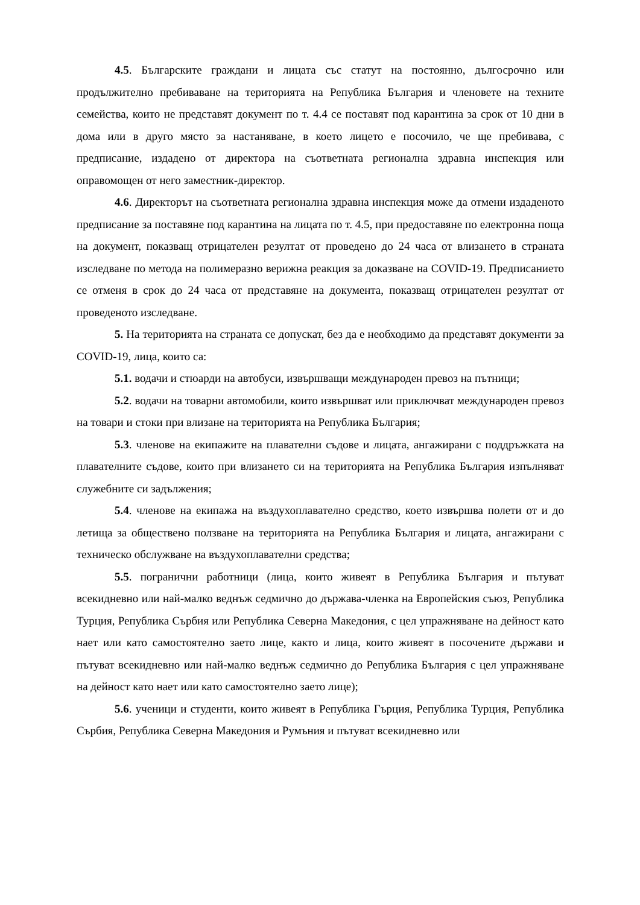4.5. Българските граждани и лицата със статут на постоянно, дългосрочно или продължително пребиваване на територията на Република България и членовете на техните семейства, които не представят документ по т. 4.4 се поставят под карантина за срок от 10 дни в дома или в друго място за настаняване, в което лицето е посочило, че ще пребивава, с предписание, издадено от директора на съответната регионална здравна инспекция или оправомощен от него заместник-директор.
4.6. Директорът на съответната регионална здравна инспекция може да отмени издаденото предписание за поставяне под карантина на лицата по т. 4.5, при предоставяне по електронна поща на документ, показващ отрицателен резултат от проведено до 24 часа от влизането в страната изследване по метода на полимеразно верижна реакция за доказване на COVID-19. Предписанието се отменя в срок до 24 часа от представяне на документа, показващ отрицателен резултат от проведеното изследване.
5. На територията на страната се допускат, без да е необходимо да представят документи за COVID-19, лица, които са:
5.1. водачи и стюарди на автобуси, извършващи международен превоз на пътници;
5.2. водачи на товарни автомобили, които извършват или приключват международен превоз на товари и стоки при влизане на територията на Република България;
5.3. членове на екипажите на плавателни съдове и лицата, ангажирани с поддръжката на плавателните съдове, които при влизането си на територията на Република България изпълняват служебните си задължения;
5.4. членове на екипажа на въздухоплавателно средство, което извършва полети от и до летища за обществено ползване на територията на Република България и лицата, ангажирани с техническо обслужване на въздухоплавателни средства;
5.5. погранични работници (лица, които живеят в Република България и пътуват всекидневно или най-малко веднъж седмично до държава-членка на Европейския съюз, Република Турция, Република Сърбия или Република Северна Македония, с цел упражняване на дейност като нает или като самостоятелно заето лице, както и лица, които живеят в посочените държави и пътуват всекидневно или най-малко веднъж седмично до Република България с цел упражняване на дейност като нает или като самостоятелно заето лице);
5.6. ученици и студенти, които живеят в Република Гърция, Република Турция, Република Сърбия, Република Северна Македония и Румъния и пътуват всекидневно или